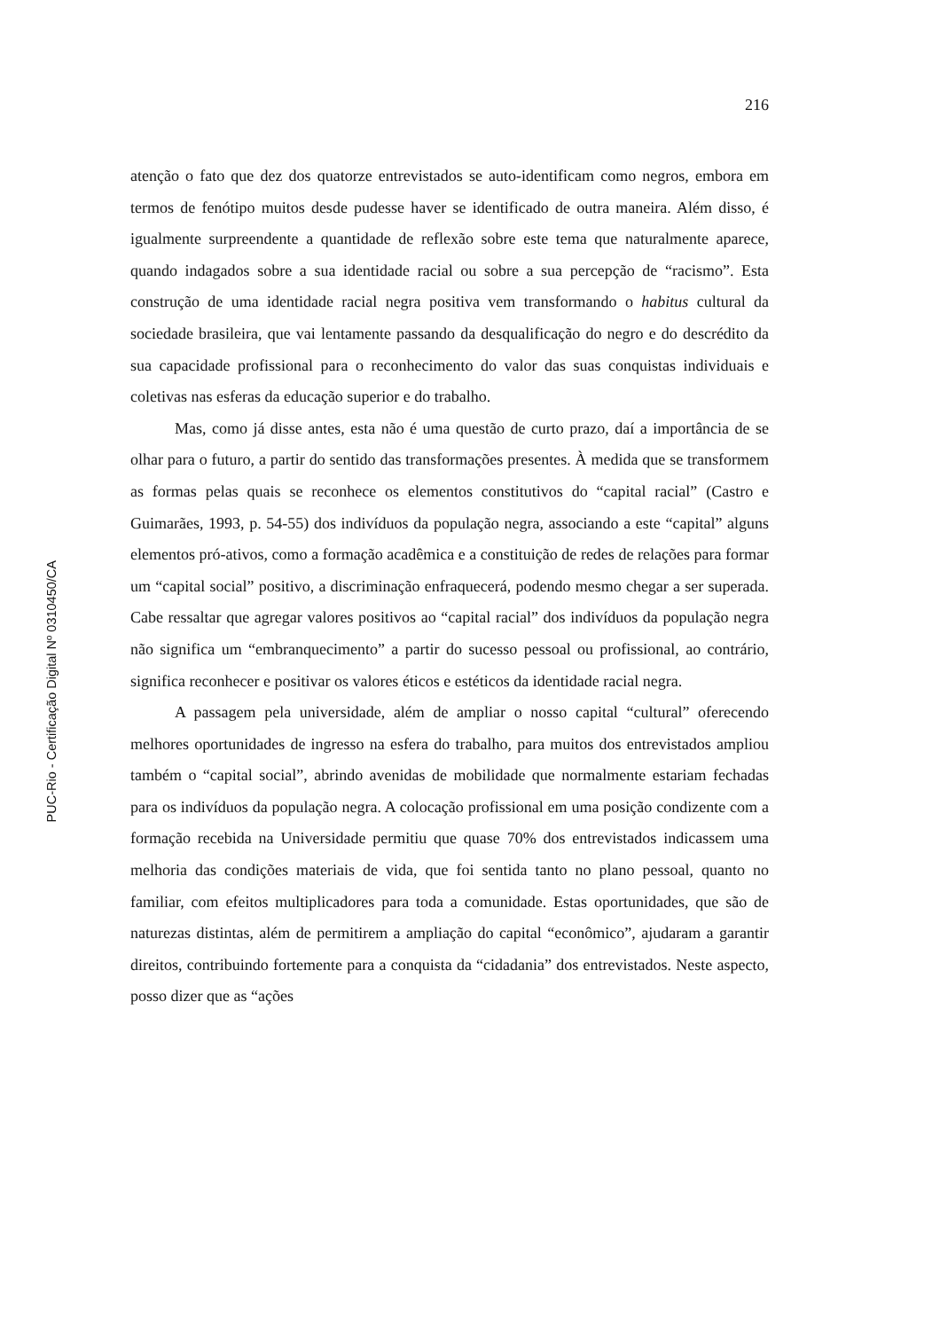PUC-Rio - Certificação Digital Nº 0310450/CA
216
atenção o fato que dez dos quatorze entrevistados se auto-identificam como negros, embora em termos de fenótipo muitos desde pudesse haver se identificado de outra maneira. Além disso, é igualmente surpreendente a quantidade de reflexão sobre este tema que naturalmente aparece, quando indagados sobre a sua identidade racial ou sobre a sua percepção de “racismo”. Esta construção de uma identidade racial negra positiva vem transformando o habitus cultural da sociedade brasileira, que vai lentamente passando da desqualificação do negro e do descrédito da sua capacidade profissional para o reconhecimento do valor das suas conquistas individuais e coletivas nas esferas da educação superior e do trabalho.
Mas, como já disse antes, esta não é uma questão de curto prazo, daí a importância de se olhar para o futuro, a partir do sentido das transformações presentes. À medida que se transformem as formas pelas quais se reconhece os elementos constitutivos do “capital racial” (Castro e Guimarães, 1993, p. 54-55) dos indivíduos da população negra, associando a este “capital” alguns elementos pró-ativos, como a formação acadêmica e a constituição de redes de relações para formar um “capital social” positivo, a discriminação enfraquecerá, podendo mesmo chegar a ser superada. Cabe ressaltar que agregar valores positivos ao “capital racial” dos indivíduos da população negra não significa um “embranquecimento” a partir do sucesso pessoal ou profissional, ao contrário, significa reconhecer e positivar os valores éticos e estéticos da identidade racial negra.
A passagem pela universidade, além de ampliar o nosso capital “cultural” oferecendo melhores oportunidades de ingresso na esfera do trabalho, para muitos dos entrevistados ampliou também o “capital social”, abrindo avenidas de mobilidade que normalmente estariam fechadas para os indivíduos da população negra. A colocação profissional em uma posição condizente com a formação recebida na Universidade permitiu que quase 70% dos entrevistados indicassem uma melhoria das condições materiais de vida, que foi sentida tanto no plano pessoal, quanto no familiar, com efeitos multiplicadores para toda a comunidade. Estas oportunidades, que são de naturezas distintas, além de permitirem a ampliação do capital “econômico”, ajudaram a garantir direitos, contribuindo fortemente para a conquista da “cidadania” dos entrevistados. Neste aspecto, posso dizer que as “ações